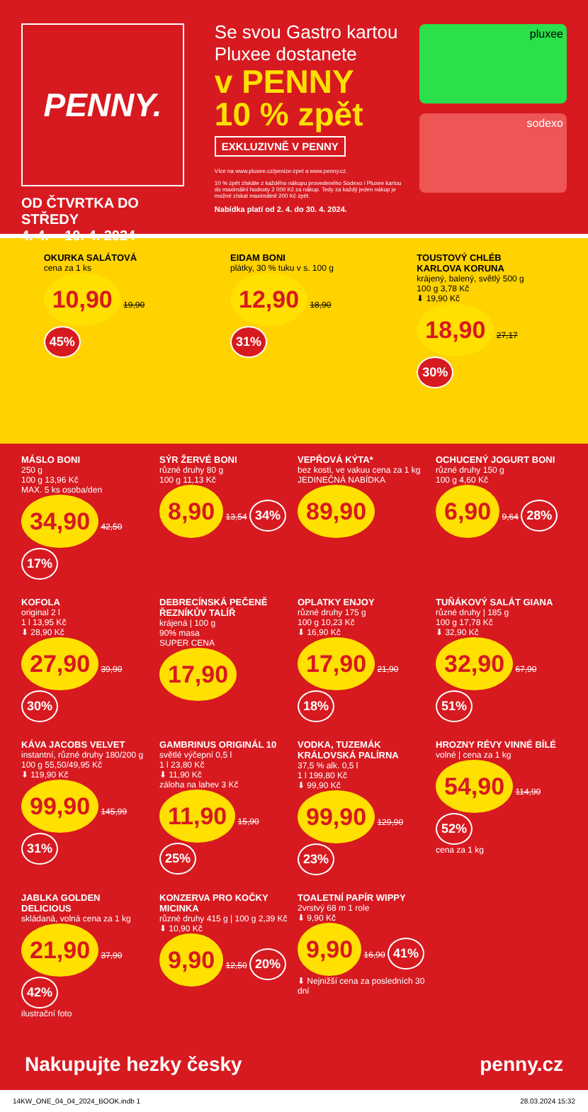PENNY.
OD ČTVRTKA DO STŘEDY
4. 4. – 10. 4. 2024
Se svou Gastro kartou Pluxee dostanete
v PENNY
10 % zpět
EXKLUZIVNĚ V PENNY
Více na www.pluxee.cz/penize-zpet a www.penny.cz.
10 % zpět získáte z každého nákupu provedeného Sodexo i Pluxee kartou do maximální hodnoty 2 000 Kč za nákup. Tedy za každý jeden nákup je možné získat maximálně 200 Kč zpět.
Nabídka platí od 2. 4. do 30. 4. 2024.
pluxee
sodexo
OKURKA SALÁTOVÁ
cena za 1 ks
10,90 19,90 45%
EIDAM BONI
plátky, 30 % tuku v s. 100 g
12,90 18,90 31%
TOUSTOVÝ CHLÉB KARLOVA KORUNA
krájený, balený, světlý 500 g
100 g 3,78 Kč
⬇ 19,90 Kč
18,90 27,17 30%
MÁSLO BONI
250 g
100 g 13,96 Kč
MAX. 5 ks osoba/den
34,90 42,50 17%
SÝR ŽERVÉ BONI
různé druhy 80 g
100 g 11,13 Kč
8,90 13,54 34%
VEPŘOVÁ KÝTA*
bez kosti, ve vakuu cena za 1 kg
JEDINEČNÁ NABÍDKA
89,90
OCHUCENÝ JOGURT BONI
různé druhy 150 g
100 g 4,60 Kč
6,90 9,64 28%
KOFOLA
original 2 l
1 l 13,95 Kč
⬇ 28,90 Kč
27,90 39,90 30%
DEBRECÍNSKÁ PEČENĚ ŘEZNÍKŮV TALÍŘ
krájená | 100 g
90% masa
SUPER CENA
17,90
OPLATKY ENJOY
různé druhy 175 g
100 g 10,23 Kč
⬇ 16,90 Kč
17,90 21,90 18%
TUŇÁKOVÝ SALÁT GIANA
různé druhy | 185 g
100 g 17,78 Kč
⬇ 32,90 Kč
32,90 67,90 51%
KÁVA JACOBS VELVET
instantní, různé druhy 180/200 g
100 g 55,50/49,95 Kč
⬇ 119,90 Kč
99,90 145,99 31%
GAMBRINUS ORIGINÁL 10
světlé výčepní 0,5 l
1 l 23,80 Kč
⬇ 11,90 Kč
záloha na lahev 3 Kč
11,90 15,90 25%
VODKA, TUZEMÁK KRÁLOVSKÁ PALÍRNA
37,5 % alk. 0,5 l
1 l 199,80 Kč
⬇ 99,90 Kč
99,90 129,90 23%
HROZNY RÉVY VINNÉ BÍLÉ
volné | cena za 1 kg
54,90 114,90 52%
cena za 1 kg
JABLKA GOLDEN DELICIOUS
skládaná, volná cena za 1 kg
21,90 37,90 42%
ilustrační foto
KONZERVA PRO KOČKY MICINKA
různé druhy 415 g | 100 g 2,39 Kč
⬇ 10,90 Kč
9,90 12,50 20%
TOALETNÍ PAPÍR WIPPY
2vrstvý 68 m 1 role
⬇ 9,90 Kč
9,90 16,90 41%
⬇ Nejnižší cena za posledních 30 dní
Nakupujte hezky česky penny.cz
14KW_ONE_04_04_2024_BOOK.indb 1 28.03.2024 15:32